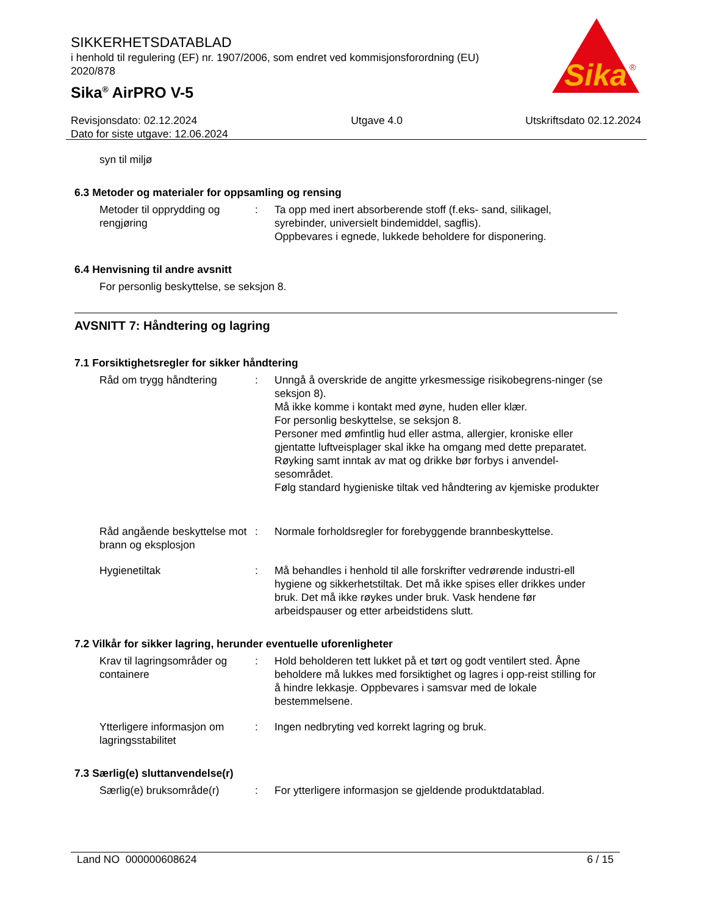SIKKERHETSDATABLAD
i henhold til regulering (EF) nr. 1907/2006, som endret ved kommisjonsforordning (EU) 2020/878
Sika<sup>®</sup> AirPRO V-5
Sika
®
Revisjonsdato: 02.12.2024
Dato for siste utgave: 12.06.2024 Utgave 4.0 Utskriftsdato 02.12.2024
syn til miljø
6.3 Metoder og materialer for oppsamling og rensing
Metoder til opprydding og rengjøring
: Ta opp med inert absorberende stoff (f.eks- sand, silikagel, syrebinder, universielt bindemiddel, sagflis).
Oppbevares i egnede, lukkede beholdere for disponering.
6.4 Henvisning til andre avsnitt
For personlig beskyttelse, se seksjon 8.
AVSNITT 7: Håndtering og lagring
7.1 Forsiktighetsregler for sikker håndtering
Råd om trygg håndtering : Unngå å overskride de angitte yrkesmessige risikobegrens-ninger (se seksjon 8).
Må ikke komme i kontakt med øyne, huden eller klær.
For personlig beskyttelse, se seksjon 8.
Personer med ømfintlig hud eller astma, allergier, kroniske eller gjentatte luftveisplager skal ikke ha omgang med dette preparatet.
Røyking samt inntak av mat og drikke bør forbys i anvendel-sesområdet.
Følg standard hygieniske tiltak ved håndtering av kjemiske produkter
Råd angående beskyttelse mot brann og eksplosjon
: Normale forholdsregler for forebyggende brannbeskyttelse.
Hygienetiltak : Må behandles i henhold til alle forskrifter vedrørende industri-ell hygiene og sikkerhetstiltak. Det må ikke spises eller drikkes under bruk. Det må ikke røykes under bruk. Vask hendene før arbeidspauser og etter arbeidstidens slutt.
7.2 Vilkår for sikker lagring, herunder eventuelle uforenligheter
Krav til lagringsområder og containere
: Hold beholderen tett lukket på et tørt og godt ventilert sted. Åpne beholdere må lukkes med forsiktighet og lagres i opp-reist stilling for å hindre lekkasje. Oppbevares i samsvar med de lokale bestemmelsene.
Ytterligere informasjon om lagringsstabilitet
: Ingen nedbryting ved korrekt lagring og bruk.
7.3 Særlig(e) sluttanvendelse(r)
Særlig(e) bruksområde(r) : For ytterligere informasjon se gjeldende produktdatablad.
Land NO 000000608624 6 / 15